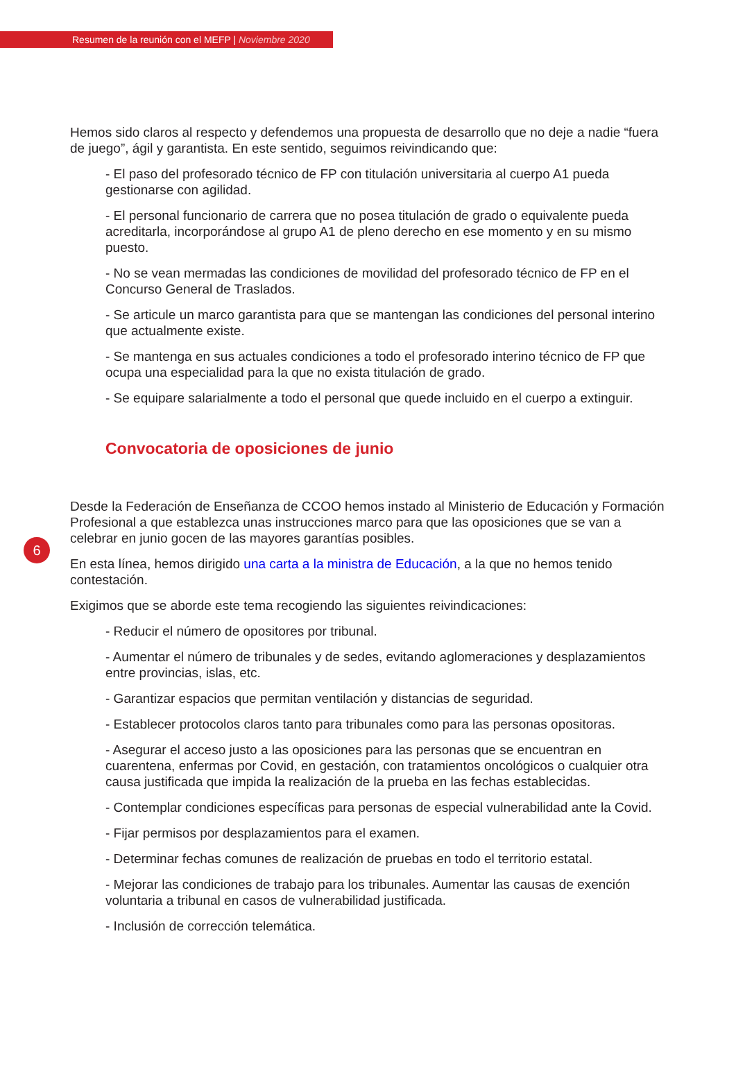Resumen de la reunión con el MEFP | Noviembre 2020
Hemos sido claros al respecto y defendemos una propuesta de desarrollo que no deje a nadie “fuera de juego”, ágil y garantista. En este sentido, seguimos reivindicando que:
- El paso del profesorado técnico de FP con titulación universitaria al cuerpo A1 pueda gestionarse con agilidad.
- El personal funcionario de carrera que no posea titulación de grado o equivalente pueda acreditarla, incorporándose al grupo A1 de pleno derecho en ese momento y en su mismo puesto.
- No se vean mermadas las condiciones de movilidad del profesorado técnico de FP en el Concurso General de Traslados.
- Se articule un marco garantista para que se mantengan las condiciones del personal interino que actualmente existe.
- Se mantenga en sus actuales condiciones a todo el profesorado interino técnico de FP que ocupa una especialidad para la que no exista titulación de grado.
- Se equipare salarialmente a todo el personal que quede incluido en el cuerpo a extinguir.
Convocatoria de oposiciones de junio
Desde la Federación de Enseñanza de CCOO hemos instado al Ministerio de Educación y Formación Profesional a que establezca unas instrucciones marco para que las oposiciones que se van a celebrar en junio gocen de las mayores garantías posibles.
En esta línea, hemos dirigido una carta a la ministra de Educación, a la que no hemos tenido contestación.
Exigimos que se aborde este tema recogiendo las siguientes reivindicaciones:
- Reducir el número de opositores por tribunal.
- Aumentar el número de tribunales y de sedes, evitando aglomeraciones y desplazamientos entre provincias, islas, etc.
- Garantizar espacios que permitan ventilación y distancias de seguridad.
- Establecer protocolos claros tanto para tribunales como para las personas opositoras.
- Asegurar el acceso justo a las oposiciones para las personas que se encuentran en cuarentena, enfermas por Covid, en gestación, con tratamientos oncológicos o cualquier otra causa justificada que impida la realización de la prueba en las fechas establecidas.
- Contemplar condiciones específicas para personas de especial vulnerabilidad ante la Covid.
- Fijar permisos por desplazamientos para el examen.
- Determinar fechas comunes de realización de pruebas en todo el territorio estatal.
- Mejorar las condiciones de trabajo para los tribunales. Aumentar las causas de exención voluntaria a tribunal en casos de vulnerabilidad justificada.
- Inclusión de corrección telemática.
6